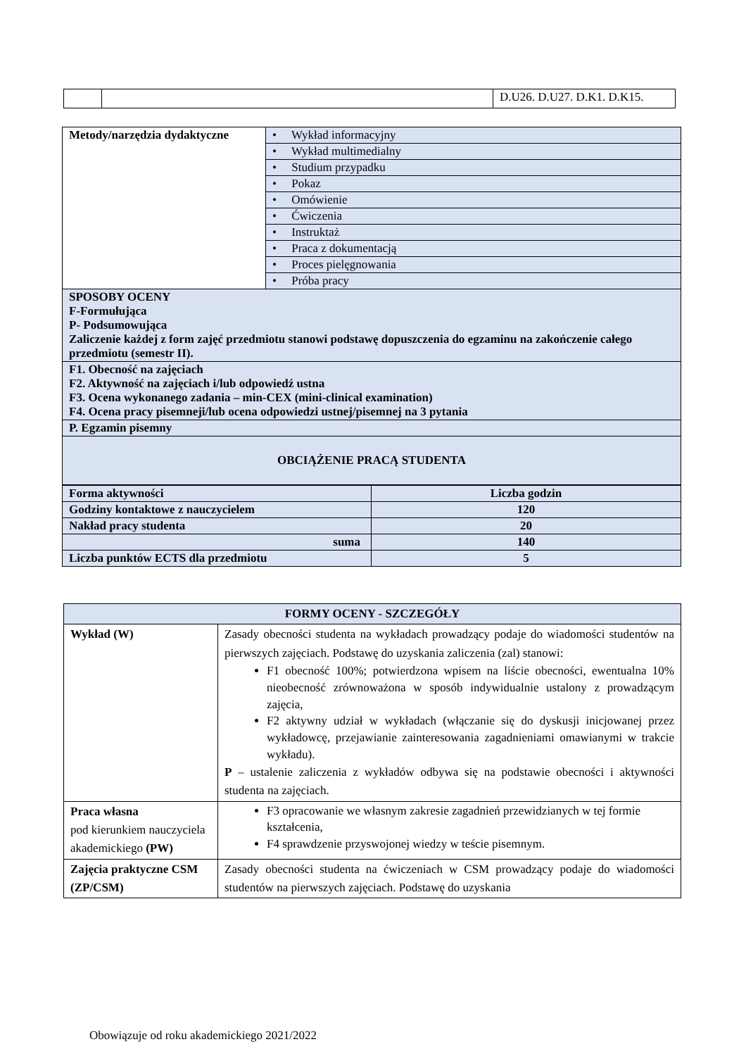| | | D.U26. D.U27. D.K1. D.K15. |
| Metody/narzędzia dydaktyczne | • Wykład informacyjny |
| | • Wykład multimedialny |
| | • Studium przypadku |
| | • Pokaz |
| | • Omówienie |
| | • Ćwiczenia |
| | • Instruktaż |
| | • Praca z dokumentacją |
| | • Proces pielęgnowania |
| | • Próba pracy |
| SPOSOBY OCENY F-Formułująca P- Podsumowująca Zaliczenie każdej z form zajęć przedmiotu stanowi podstawę dopuszczenia do egzaminu na zakończenie całego przedmiotu (semestr II). | |
| F1. Obecność na zajęciach F2. Aktywność na zajęciach i/lub odpowiedź ustna F3. Ocena wykonanego zadania – min-CEX (mini-clinical examination) F4. Ocena pracy pisemneji/lub ocena odpowiedzi ustnej/pisemnej na 3 pytania | |
| P. Egzamin pisemny | |
| OBCIĄŻENIE PRACĄ STUDENTA | |
| Forma aktywności | Liczba godzin |
| Godziny kontaktowe z nauczycielem | 120 |
| Nakład pracy studenta | 20 |
| suma | 140 |
| Liczba punktów ECTS dla przedmiotu | 5 |
| FORMY OCENY - SZCZEGÓŁY | |
| --- | --- |
| Wykład (W) | Zasady obecności studenta na wykładach prowadzący podaje do wiadomości studentów na pierwszych zajęciach. Podstawę do uzyskania zaliczenia (zal) stanowi: F1 obecność 100%; potwierdzona wpisem na liście obecności, ewentualna 10% nieobecność zrównoważona w sposób indywidualnie ustalony z prowadzącym zajęcia, F2 aktywny udział w wykładach (włączanie się do dyskusji inicjowanej przez wykładowcę, przejawianie zainteresowania zagadnieniami omawianymi w trakcie wykładu). P – ustalenie zaliczenia z wykładów odbywa się na podstawie obecności i aktywności studenta na zajęciach. |
| Praca własna pod kierunkiem nauczyciela akademickiego (PW) | F3 opracowanie we własnym zakresie zagadnień przewidzianych w tej formie kształcenia, F4 sprawdzenie przyswojonej wiedzy w teście pisemnym. |
| Zajęcia praktyczne CSM (ZP/CSM) | Zasady obecności studenta na ćwiczeniach w CSM prowadzący podaje do wiadomości studentów na pierwszych zajęciach. Podstawę do uzyskania |
Obowiązuje od roku akademickiego 2021/2022